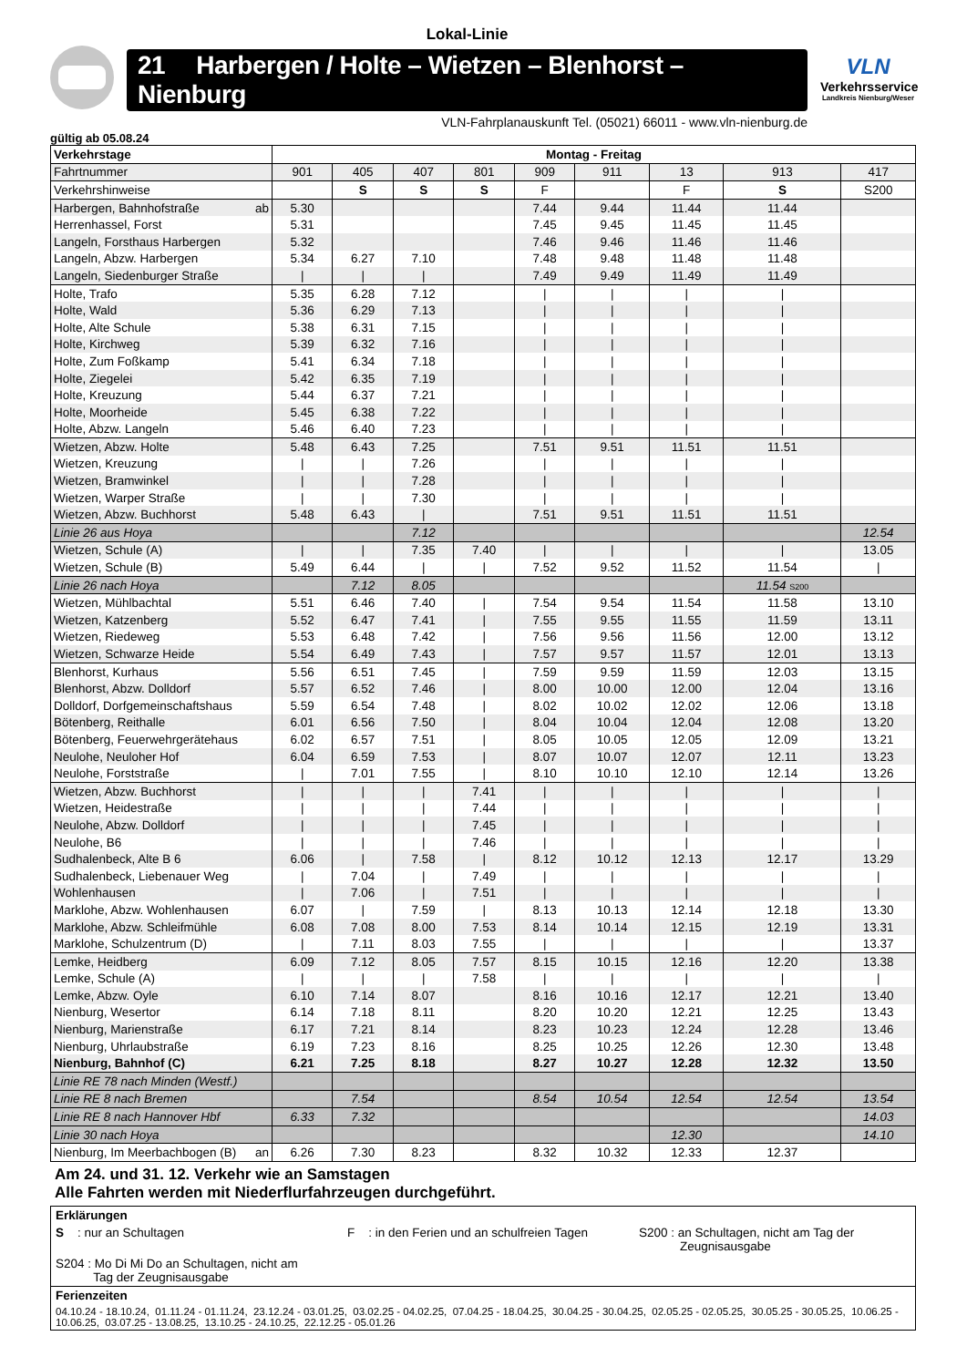Lokal-Linie
21 Harbergen / Holte – Wietzen – Blenhorst – Nienburg
VLN-Fahrplanauskunft Tel. (05021) 66011 - www.vln-nienburg.de
VLN
Verkehrsservice
Landkreis Nienburg/Weser
gültig ab 05.08.24
| Verkehrstage | Montag - Freitag | | | | | | | | |
| --- | --- | --- | --- | --- | --- | --- | --- | --- | --- |
| Fahrtnummer | 901 | 405 | 407 | 801 | 909 | 911 | 13 | 913 | 417 |
| Verkehrshinweise | | S | S | S | F | | F | S | S200 |
| Harbergen, Bahnhofstraße ab | 5.30 | | | | 7.44 | 9.44 | 11.44 | 11.44 | |
| Herrenhassel, Forst | 5.31 | | | | 7.45 | 9.45 | 11.45 | 11.45 | |
| Langeln, Forsthaus Harbergen | 5.32 | | | | 7.46 | 9.46 | 11.46 | 11.46 | |
| Langeln, Abzw. Harbergen | 5.34 | 6.27 | 7.10 | | 7.48 | 9.48 | 11.48 | 11.48 | |
| Langeln, Siedenburger Straße | / | / | / | | 7.49 | 9.49 | 11.49 | 11.49 | |
| Holte, Trafo | 5.35 | 6.28 | 7.12 | | / | / | / | / | |
| Holte, Wald | 5.36 | 6.29 | 7.13 | | / | / | / | / | |
| Holte, Alte Schule | 5.38 | 6.31 | 7.15 | | / | / | / | / | |
| Holte, Kirchweg | 5.39 | 6.32 | 7.16 | | / | / | / | / | |
| Holte, Zum Foßkamp | 5.41 | 6.34 | 7.18 | | / | / | / | / | |
| Holte, Ziegelei | 5.42 | 6.35 | 7.19 | | / | / | / | / | |
| Holte, Kreuzung | 5.44 | 6.37 | 7.21 | | / | / | / | / | |
| Holte, Moorheide | 5.45 | 6.38 | 7.22 | | / | / | / | / | |
| Holte, Abzw. Langeln | 5.46 | 6.40 | 7.23 | | / | / | / | / | |
| Wietzen, Abzw. Holte | 5.48 | 6.43 | 7.25 | | 7.51 | 9.51 | 11.51 | 11.51 | |
| Wietzen, Kreuzung | / | / | 7.26 | | / | / | / | / | |
| Wietzen, Bramwinkel | / | / | 7.28 | | / | / | / | / | |
| Wietzen, Warper Straße | / | / | 7.30 | | / | / | / | / | |
| Wietzen, Abzw. Buchhorst | 5.48 | 6.43 | / | | 7.51 | 9.51 | 11.51 | 11.51 | |
| Linie 26 aus Hoya | | | 7.12 | | | | | | 12.54 |
| Wietzen, Schule (A) | / | / | 7.35 | 7.40 | / | / | / | / | 13.05 |
| Wietzen, Schule (B) | 5.49 | 6.44 | / | / | 7.52 | 9.52 | 11.52 | 11.54 | / |
| Linie 26 nach Hoya | | 7.12 | 8.05 | | | | | 11.54 S200 | |
| Wietzen, Mühlbachtal | 5.51 | 6.46 | 7.40 | / | 7.54 | 9.54 | 11.54 | 11.58 | 13.10 |
| Wietzen, Katzenberg | 5.52 | 6.47 | 7.41 | / | 7.55 | 9.55 | 11.55 | 11.59 | 13.11 |
| Wietzen, Riedeweg | 5.53 | 6.48 | 7.42 | / | 7.56 | 9.56 | 11.56 | 12.00 | 13.12 |
| Wietzen, Schwarze Heide | 5.54 | 6.49 | 7.43 | / | 7.57 | 9.57 | 11.57 | 12.01 | 13.13 |
| Blenhorst, Kurhaus | 5.56 | 6.51 | 7.45 | / | 7.59 | 9.59 | 11.59 | 12.03 | 13.15 |
| Blenhorst, Abzw. Dolldorf | 5.57 | 6.52 | 7.46 | / | 8.00 | 10.00 | 12.00 | 12.04 | 13.16 |
| Dolldorf, Dorfgemeinschaftshaus | 5.59 | 6.54 | 7.48 | / | 8.02 | 10.02 | 12.02 | 12.06 | 13.18 |
| Bötenberg, Reithalle | 6.01 | 6.56 | 7.50 | / | 8.04 | 10.04 | 12.04 | 12.08 | 13.20 |
| Bötenberg, Feuerwehrgerätehaus | 6.02 | 6.57 | 7.51 | / | 8.05 | 10.05 | 12.05 | 12.09 | 13.21 |
| Neulohe, Neuloher Hof | 6.04 | 6.59 | 7.53 | / | 8.07 | 10.07 | 12.07 | 12.11 | 13.23 |
| Neulohe, Forststraße | / | 7.01 | 7.55 | / | 8.10 | 10.10 | 12.10 | 12.14 | 13.26 |
| Wietzen, Abzw. Buchhorst | / | / | / | 7.41 | / | / | / | / | / |
| Wietzen, Heidestraße | / | / | / | 7.44 | / | / | / | / | / |
| Neulohe, Abzw. Dolldorf | / | / | / | 7.45 | / | / | / | / | / |
| Neulohe, B6 | / | / | / | 7.46 | / | / | / | / | / |
| Sudhalenbeck, Alte B 6 | 6.06 | / | 7.58 | / | 8.12 | 10.12 | 12.13 | 12.17 | 13.29 |
| Sudhalenbeck, Liebenauer Weg | / | 7.04 | / | 7.49 | / | / | / | / | / |
| Wohlenhausen | / | 7.06 | / | 7.51 | / | / | / | / | / |
| Marklohe, Abzw. Wohlenhausen | 6.07 | / | 7.59 | / | 8.13 | 10.13 | 12.14 | 12.18 | 13.30 |
| Marklohe, Abzw. Schleifmühle | 6.08 | 7.08 | 8.00 | 7.53 | 8.14 | 10.14 | 12.15 | 12.19 | 13.31 |
| Marklohe, Schulzentrum (D) | / | 7.11 | 8.03 | 7.55 | / | / | / | / | 13.37 |
| Lemke, Heidberg | 6.09 | 7.12 | 8.05 | 7.57 | 8.15 | 10.15 | 12.16 | 12.20 | 13.38 |
| Lemke, Schule (A) | / | / | / | 7.58 | / | / | / | / | / |
| Lemke, Abzw. Oyle | 6.10 | 7.14 | 8.07 | | 8.16 | 10.16 | 12.17 | 12.21 | 13.40 |
| Nienburg, Wesertor | 6.14 | 7.18 | 8.11 | | 8.20 | 10.20 | 12.21 | 12.25 | 13.43 |
| Nienburg, Marienstraße | 6.17 | 7.21 | 8.14 | | 8.23 | 10.23 | 12.24 | 12.28 | 13.46 |
| Nienburg, Uhrlaubstraße | 6.19 | 7.23 | 8.16 | | 8.25 | 10.25 | 12.26 | 12.30 | 13.48 |
| Nienburg, Bahnhof (C) | 6.21 | 7.25 | 8.18 | | 8.27 | 10.27 | 12.28 | 12.32 | 13.50 |
| Linie RE 78 nach Minden (Westf.) | | | | | | | | | |
| Linie RE 8 nach Bremen | | 7.54 | | | 8.54 | 10.54 | 12.54 | 12.54 | 13.54 |
| Linie RE 8 nach Hannover Hbf | 6.33 | 7.32 | | | | | | | 14.03 |
| Linie 30 nach Hoya | | | | | | | 12.30 | | 14.10 |
| Nienburg, Im Meerbachbogen (B) an | 6.26 | 7.30 | 8.23 | | 8.32 | 10.32 | 12.33 | 12.37 | |
Am 24. und 31. 12. Verkehr wie an Samstagen
Alle Fahrten werden mit Niederflurfahrzeugen durchgeführt.
Erklärungen
S : nur an Schultagen F : in den Ferien und an schulfreien Tagen S200 : an Schultagen, nicht am Tag der
Zeugnisausgabe
S204 : Mo Di Mi Do an Schultagen, nicht am
Tag der Zeugnisausgabe
Ferienzeiten
04.10.24 - 18.10.24, 01.11.24 - 01.11.24, 23.12.24 - 03.01.25, 03.02.25 - 04.02.25, 07.04.25 - 18.04.25, 30.04.25 - 30.04.25, 02.05.25 - 02.05.25, 30.05.25 - 30.05.25, 10.06.25 - 10.06.25, 03.07.25 - 13.08.25, 13.10.25 - 24.10.25, 22.12.25 - 05.01.26